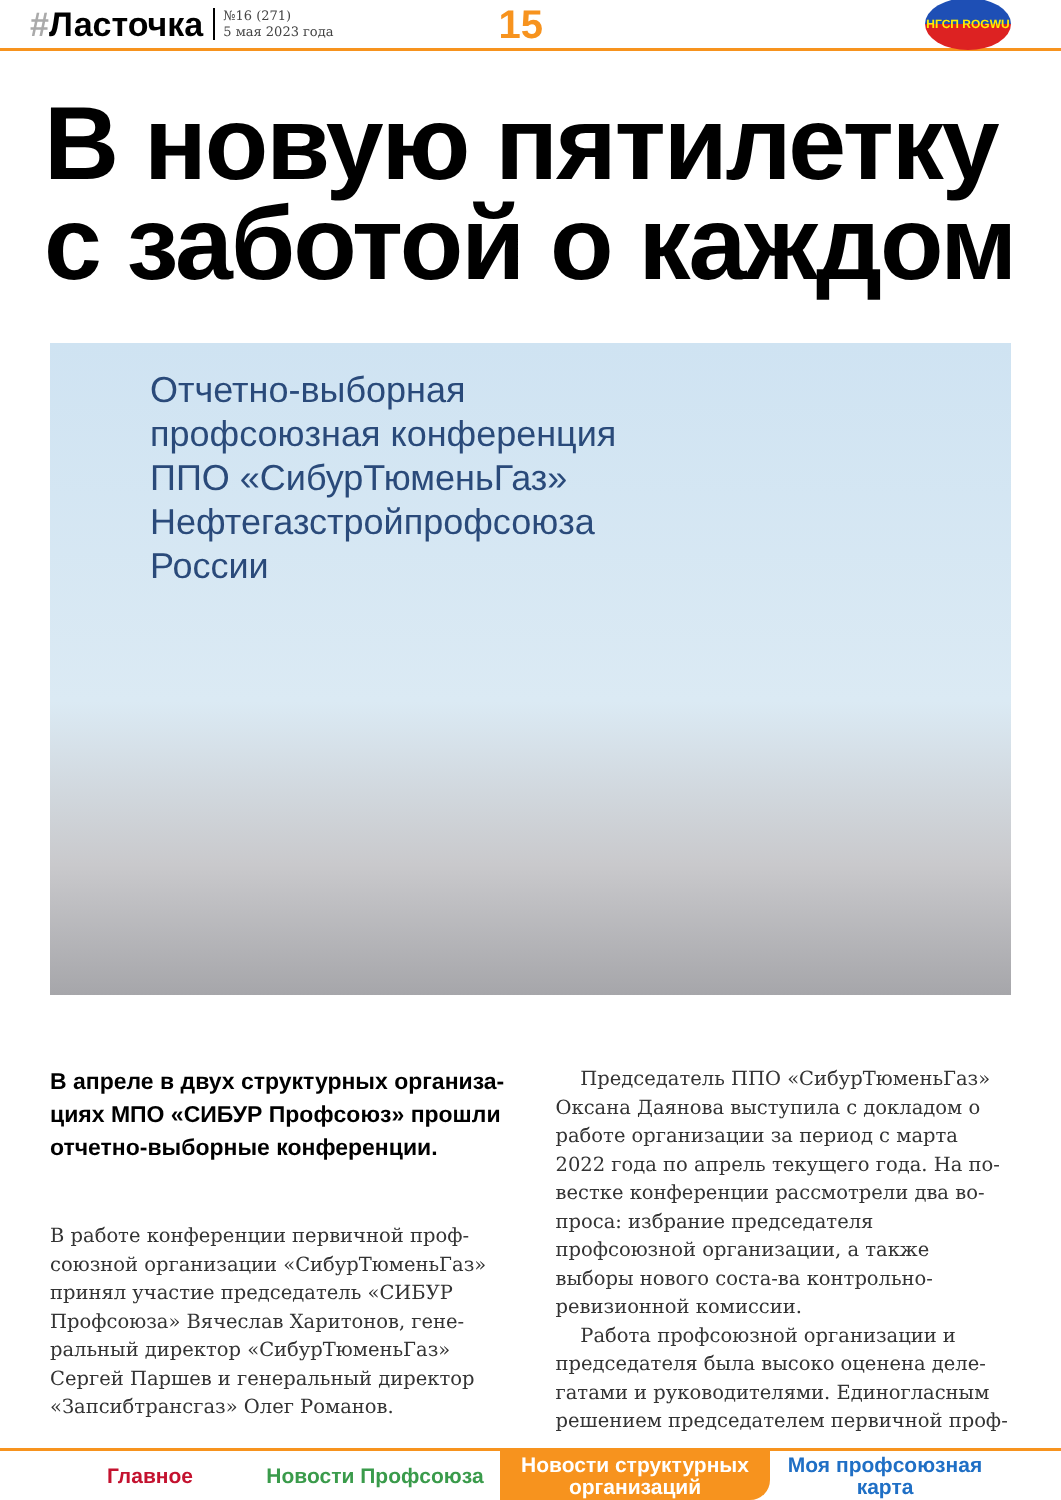#Ласточка
№16 (271)
5 мая 2023 года
15
НГСП ROGWU
В новую пятилетку
с заботой о каждом
Отчетно-выборная
профсоюзная конференция
ППО «СибурТюменьГаз»
Нефтегазстройпрофсоюза
России
В апреле в двух структурных организа-циях МПО «СИБУР Профсоюз» прошли отчетно-выборные конференции.
В работе конференции первичной проф-союзной организации «СибурТюменьГаз» принял участие председатель «СИБУР Профсоюза» Вячеслав Харитонов, гене-ральный директор «СибурТюменьГаз» Сергей Паршев и генеральный директор «Запсибтрансгаз» Олег Романов.
Председатель ППО «СибурТюменьГаз» Оксана Даянова выступила с докладом о работе организации за период с марта 2022 года по апрель текущего года. На по-вестке конференции рассмотрели два во-проса: избрание председателя профсоюзной организации, а также выборы нового соста-ва контрольно-ревизионной комиссии.
Работа профсоюзной организации и председателя была высоко оценена деле-гатами и руководителями. Единогласным решением председателем первичной проф-
Главное Новости Профсоюза Новости структурных
организаций
Моя профсоюзная
карта